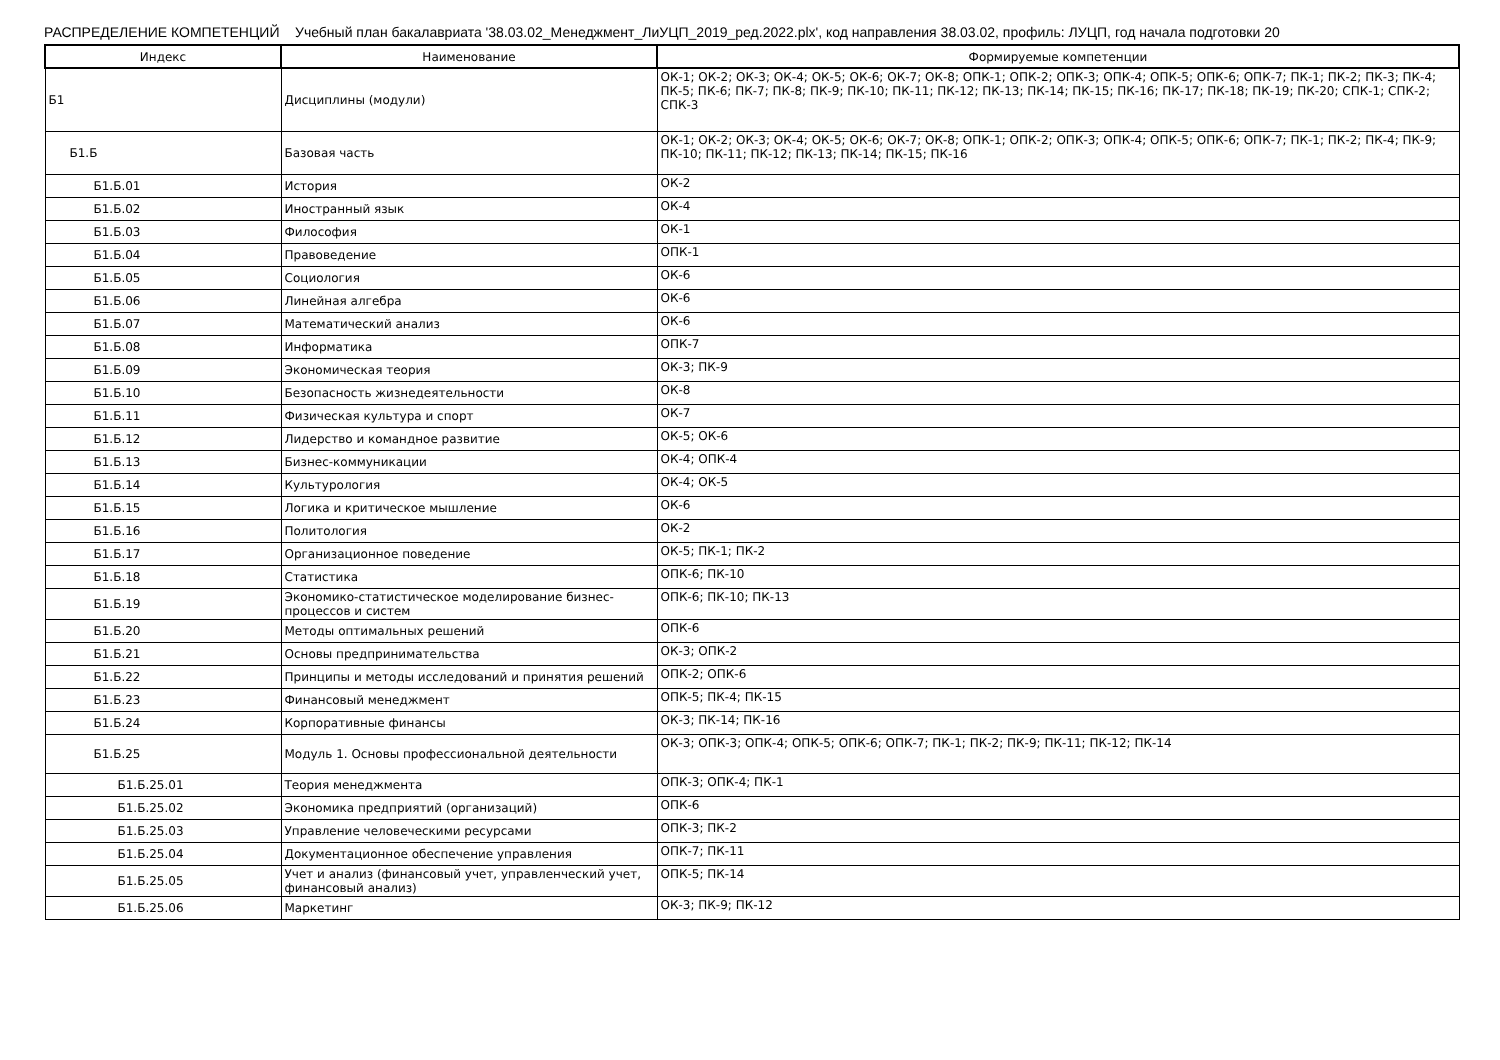РАСПРЕДЕЛЕНИЕ КОМПЕТЕНЦИЙ Учебный план бакалавриата '38.03.02_Менеджмент_ЛиУЦП_2019_ред.2022.plx', код направления 38.03.02, профиль: ЛУЦП, год начала подготовки 20
| Индекс | Наименование | Формируемые компетенции |
| --- | --- | --- |
| Б1 | Дисциплины (модули) | ОК-1; ОК-2; ОК-3; ОК-4; ОК-5; ОК-6; ОК-7; ОК-8; ОПК-1; ОПК-2; ОПК-3; ОПК-4; ОПК-5; ОПК-6; ОПК-7; ПК-1; ПК-2; ПК-3; ПК-4; ПК-5; ПК-6; ПК-7; ПК-8; ПК-9; ПК-10; ПК-11; ПК-12; ПК-13; ПК-14; ПК-15; ПК-16; ПК-17; ПК-18; ПК-19; ПК-20; СПК-1; СПК-2; СПК-3 |
| Б1.Б | Базовая часть | ОК-1; ОК-2; ОК-3; ОК-4; ОК-5; ОК-6; ОК-7; ОК-8; ОПК-1; ОПК-2; ОПК-3; ОПК-4; ОПК-5; ОПК-6; ОПК-7; ПК-1; ПК-2; ПК-4; ПК-9; ПК-10; ПК-11; ПК-12; ПК-13; ПК-14; ПК-15; ПК-16 |
| Б1.Б.01 | История | ОК-2 |
| Б1.Б.02 | Иностранный язык | ОК-4 |
| Б1.Б.03 | Философия | ОК-1 |
| Б1.Б.04 | Правоведение | ОПК-1 |
| Б1.Б.05 | Социология | ОК-6 |
| Б1.Б.06 | Линейная алгебра | ОК-6 |
| Б1.Б.07 | Математический анализ | ОК-6 |
| Б1.Б.08 | Информатика | ОПК-7 |
| Б1.Б.09 | Экономическая теория | ОК-3; ПК-9 |
| Б1.Б.10 | Безопасность жизнедеятельности | ОК-8 |
| Б1.Б.11 | Физическая культура и спорт | ОК-7 |
| Б1.Б.12 | Лидерство и командное развитие | ОК-5; ОК-6 |
| Б1.Б.13 | Бизнес-коммуникации | ОК-4; ОПК-4 |
| Б1.Б.14 | Культурология | ОК-4; ОК-5 |
| Б1.Б.15 | Логика и критическое мышление | ОК-6 |
| Б1.Б.16 | Политология | ОК-2 |
| Б1.Б.17 | Организационное поведение | ОК-5; ПК-1; ПК-2 |
| Б1.Б.18 | Статистика | ОПК-6; ПК-10 |
| Б1.Б.19 | Экономико-статистическое моделирование бизнес-процессов и систем | ОПК-6; ПК-10; ПК-13 |
| Б1.Б.20 | Методы оптимальных решений | ОПК-6 |
| Б1.Б.21 | Основы предпринимательства | ОК-3; ОПК-2 |
| Б1.Б.22 | Принципы и методы исследований и принятия решений | ОПК-2; ОПК-6 |
| Б1.Б.23 | Финансовый менеджмент | ОПК-5; ПК-4; ПК-15 |
| Б1.Б.24 | Корпоративные финансы | ОК-3; ПК-14; ПК-16 |
| Б1.Б.25 | Модуль 1. Основы профессиональной деятельности | ОК-3; ОПК-3; ОПК-4; ОПК-5; ОПК-6; ОПК-7; ПК-1; ПК-2; ПК-9; ПК-11; ПК-12; ПК-14 |
| Б1.Б.25.01 | Теория менеджмента | ОПК-3; ОПК-4; ПК-1 |
| Б1.Б.25.02 | Экономика предприятий (организаций) | ОПК-6 |
| Б1.Б.25.03 | Управление человеческими ресурсами | ОПК-3; ПК-2 |
| Б1.Б.25.04 | Документационное обеспечение управления | ОПК-7; ПК-11 |
| Б1.Б.25.05 | Учет и анализ (финансовый учет, управленческий учет, финансовый анализ) | ОПК-5; ПК-14 |
| Б1.Б.25.06 | Маркетинг | ОК-3; ПК-9; ПК-12 |